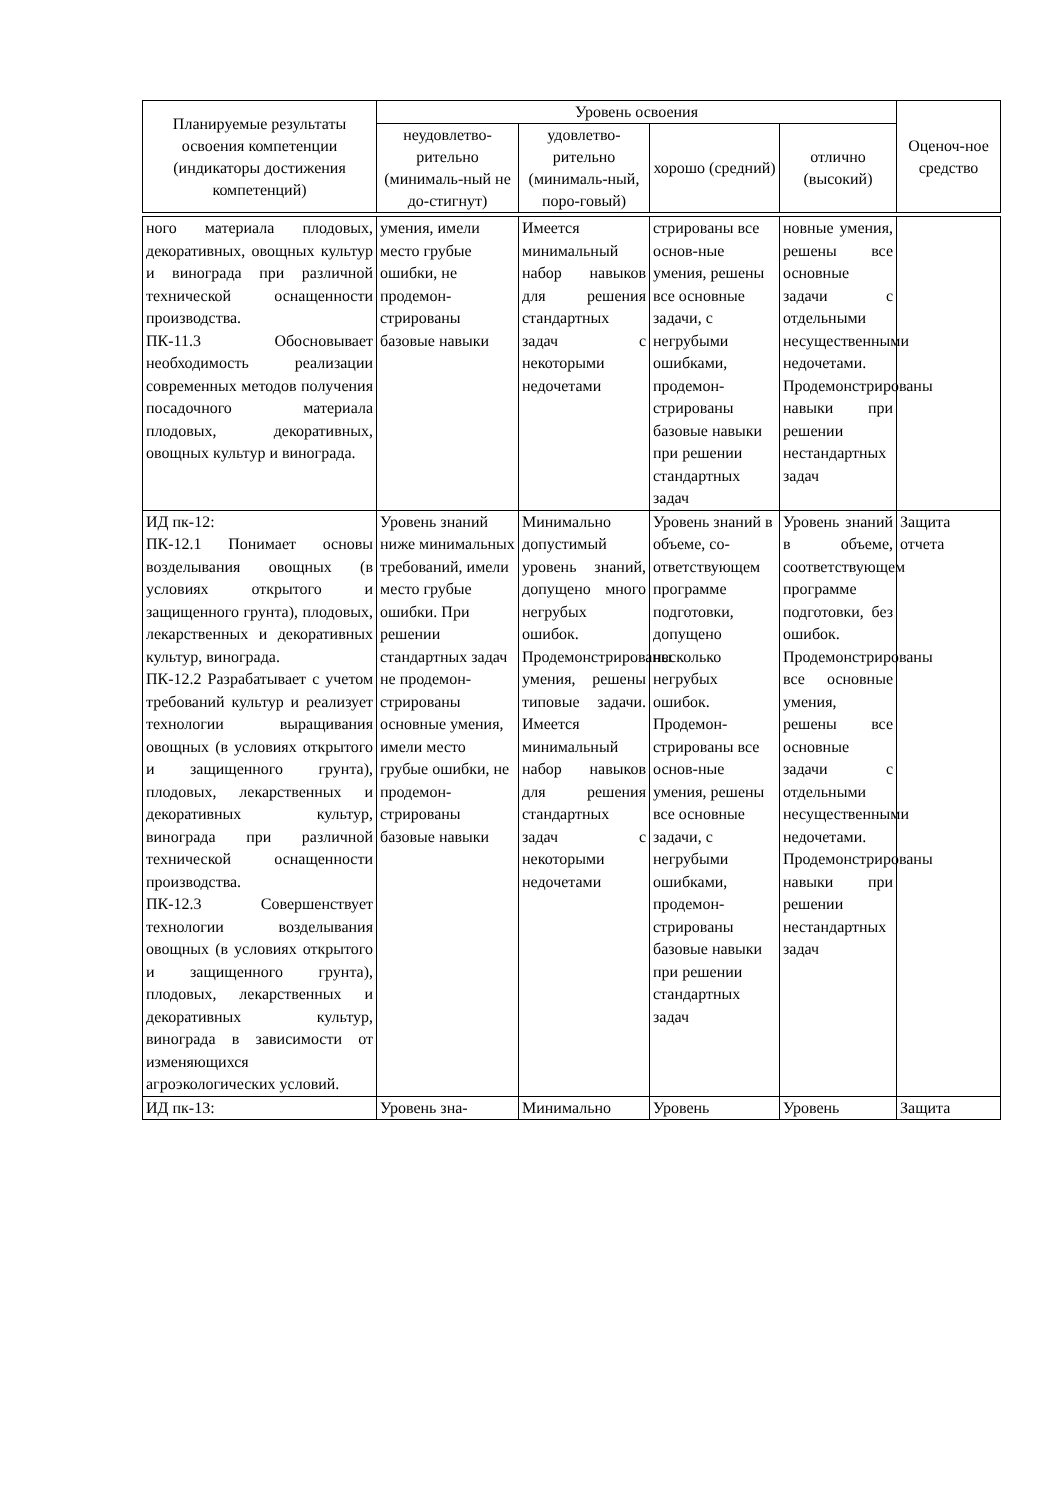| Планируемые результаты освоения компетенции (индикаторы достижения компетенций) | Уровень освоения | | | | Оценоч-ное средство |
| --- | --- | --- | --- | --- | --- |
| | неудовлетво-рительно (минималь-ный не до-стигнут) | удовлетво-рительно (минималь-ный, поро-говый) | хорошо (средний) | отлично (высокий) | |
| ного материала плодовых, декоративных, овощных культур и винограда при различной технической оснащенности производства. ПК-11.3 Обосновывает необходимость реализации современных методов получения посадочного материала плодовых, декоративных, овощных культур и винограда. | умения, имели место грубые ошибки, не продемон-стрированы базовые навыки | Имеется минимальный набор навыков для решения стандартных задач с некоторыми недочетами | стрированы все основ-ные умения, решены все основные задачи, с негрубыми ошибками, продемон-стрированы базовые навыки при решении стандартных задач | новные умения, решены все основные задачи с отдельными несущественными недочетами. Продемонстрированы навыки при решении нестандартных задач | |
| ИД пк-12: ПК-12.1 Понимает основы возделывания овощных (в условиях открытого и защищенного грунта), плодовых, лекарственных и декоративных культур, винограда. ПК-12.2 Разрабатывает с учетом требований культур и реализует технологии выращивания овощных (в условиях открытого и защищенного грунта), плодовых, лекарственных и декоративных культур, винограда при различной технической оснащенности производства. ПК-12.3 Совершенствует технологии возделывания овощных (в условиях открытого и защищенного грунта), плодовых, лекарственных и декоративных культур, винограда в зависимости от изменяющихся агроэкологических условий. | Уровень знаний ниже минимальных требований, имели место грубые ошибки. При решении стандартных задач не продемон-стрированы основные умения, имели место грубые ошибки, не продемон-стрированы базовые навыки | Минимально допустимый уровень знаний, допущено много негрубых ошибок. Продемонстрированы умения, решены типовые задачи. Имеется минимальный набор навыков для решения стандартных задач с некоторыми недочетами | Уровень знаний в объеме, со-ответствующем программе подготовки, допущено несколько негрубых ошибок. Продемон-стрированы все основ-ные умения, решены все основные задачи, с негрубыми ошибками, продемон-стрированы базовые навыки при решении стандартных задач | Уровень знаний в объеме, соответствующем программе подготовки, без ошибок. Продемонстрированы все основные умения, решены все основные задачи с отдельными несущественными недочетами. Продемонстрированы навыки при решении нестандартных задач | Защита отчета |
| ИД пк-13: | Уровень зна- | Минимально | Уровень | Уровень | Защита |